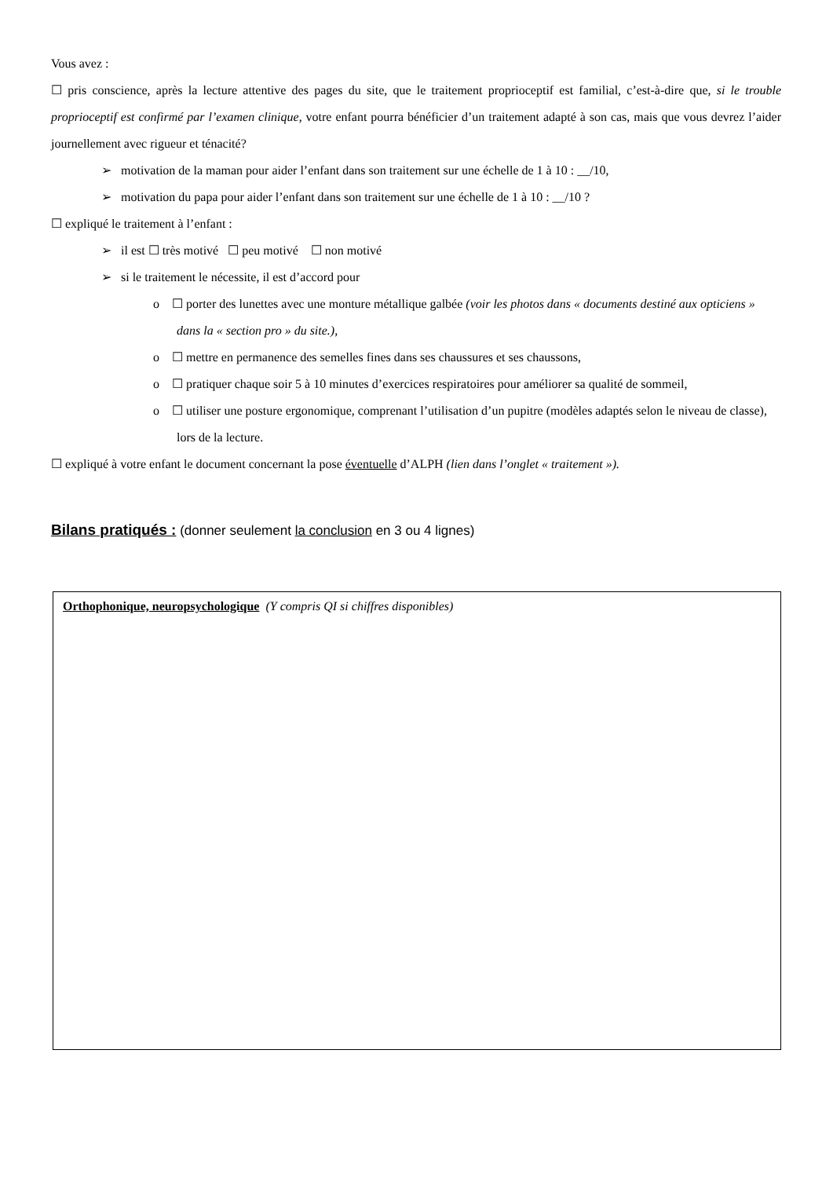Vous avez :
☐ pris conscience, après la lecture attentive des pages du site, que le traitement proprioceptif est familial, c’est-à-dire que, si le trouble proprioceptif est confirmé par l’examen clinique, votre enfant pourra bénéficier d’un traitement adapté à son cas, mais que vous devrez l’aider journellement avec rigueur et ténacité?
➢ motivation de la maman pour aider l’enfant dans son traitement sur une échelle de 1 à 10 : __/10,
➢ motivation du papa pour aider l’enfant dans son traitement sur une échelle de 1 à 10 : __/10 ?
☐ expliqué le traitement à l’enfant :
➢ il est ☐ très motivé ☐ peu motivé ☐ non motivé
➢ si le traitement le nécessite, il est d’accord pour
o ☐ porter des lunettes avec une monture métallique galbée (voir les photos dans « documents destiné aux opticiens » dans la « section pro » du site.),
o ☐ mettre en permanence des semelles fines dans ses chaussures et ses chaussons,
o ☐ pratiquer chaque soir 5 à 10 minutes d’exercices respiratoires pour améliorer sa qualité de sommeil,
o ☐ utiliser une posture ergonomique, comprenant l’utilisation d’un pupitre (modèles adaptés selon le niveau de classe), lors de la lecture.
☐ expliqué à votre enfant le document concernant la pose éventuelle d’ALPH (lien dans l’onglet « traitement »).
Bilans pratiqués : (donner seulement la conclusion en 3 ou 4 lignes)
Orthophonique, neuropsychologique (Y compris QI si chiffres disponibles)